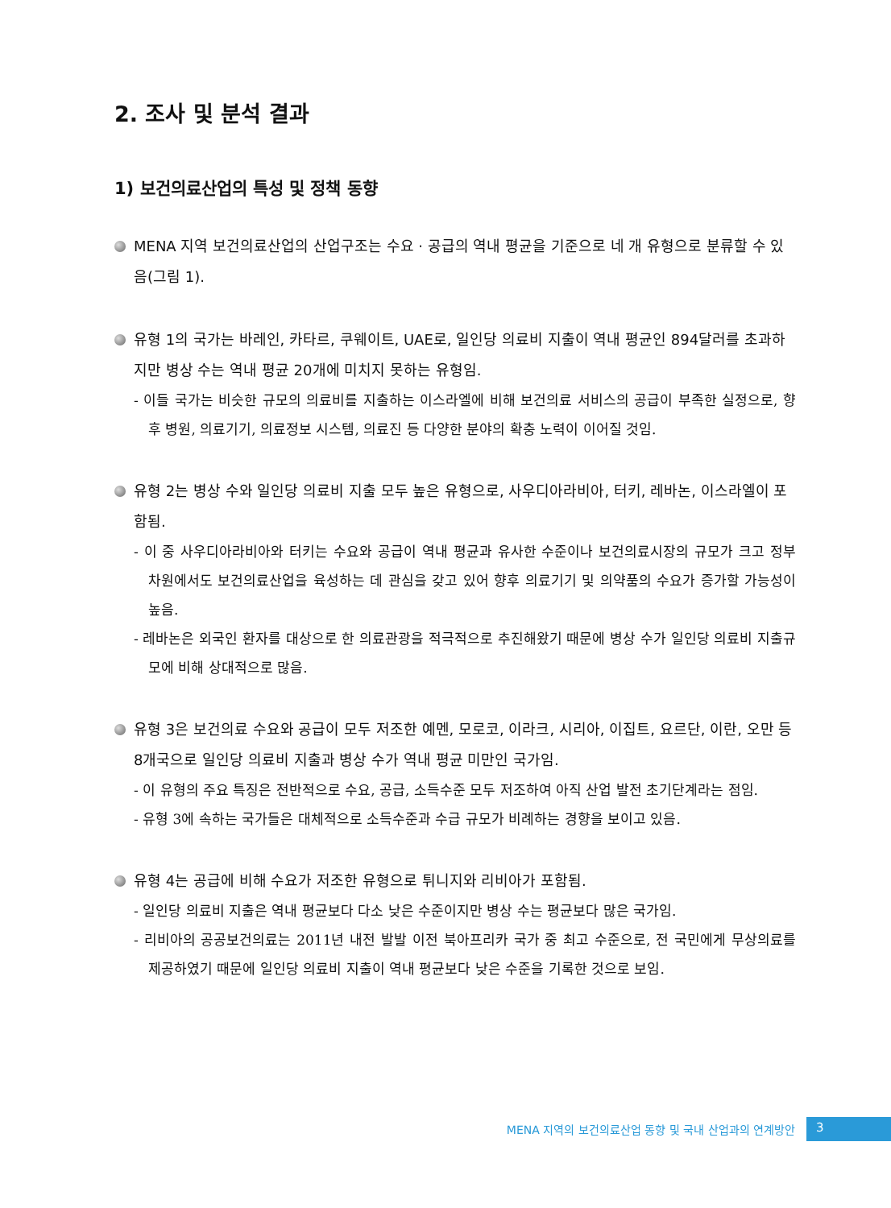2. 조사 및 분석 결과
1) 보건의료산업의 특성 및 정책 동향
MENA 지역 보건의료산업의 산업구조는 수요 · 공급의 역내 평균을 기준으로 네 개 유형으로 분류할 수 있음(그림 1).
유형 1의 국가는 바레인, 카타르, 쿠웨이트, UAE로, 일인당 의료비 지출이 역내 평균인 894달러를 초과하지만 병상 수는 역내 평균 20개에 미치지 못하는 유형임.
- 이들 국가는 비슷한 규모의 의료비를 지출하는 이스라엘에 비해 보건의료 서비스의 공급이 부족한 실정으로, 향후 병원, 의료기기, 의료정보 시스템, 의료진 등 다양한 분야의 확충 노력이 이어질 것임.
유형 2는 병상 수와 일인당 의료비 지출 모두 높은 유형으로, 사우디아라비아, 터키, 레바논, 이스라엘이 포함됨.
- 이 중 사우디아라비아와 터키는 수요와 공급이 역내 평균과 유사한 수준이나 보건의료시장의 규모가 크고 정부 차원에서도 보건의료산업을 육성하는 데 관심을 갖고 있어 향후 의료기기 및 의약품의 수요가 증가할 가능성이 높음.
- 레바논은 외국인 환자를 대상으로 한 의료관광을 적극적으로 추진해왔기 때문에 병상 수가 일인당 의료비 지출규모에 비해 상대적으로 많음.
유형 3은 보건의료 수요와 공급이 모두 저조한 예멘, 모로코, 이라크, 시리아, 이집트, 요르단, 이란, 오만 등 8개국으로 일인당 의료비 지출과 병상 수가 역내 평균 미만인 국가임.
- 이 유형의 주요 특징은 전반적으로 수요, 공급, 소득수준 모두 저조하여 아직 산업 발전 초기단계라는 점임.
- 유형 3에 속하는 국가들은 대체적으로 소득수준과 수급 규모가 비례하는 경향을 보이고 있음.
유형 4는 공급에 비해 수요가 저조한 유형으로 튀니지와 리비아가 포함됨.
- 일인당 의료비 지출은 역내 평균보다 다소 낮은 수준이지만 병상 수는 평균보다 많은 국가임.
- 리비아의 공공보건의료는 2011년 내전 발발 이전 북아프리카 국가 중 최고 수준으로, 전 국민에게 무상의료를 제공하였기 때문에 일인당 의료비 지출이 역내 평균보다 낮은 수준을 기록한 것으로 보임.
MENA 지역의 보건의료산업 동향 및 국내 산업과의 연계방안 3